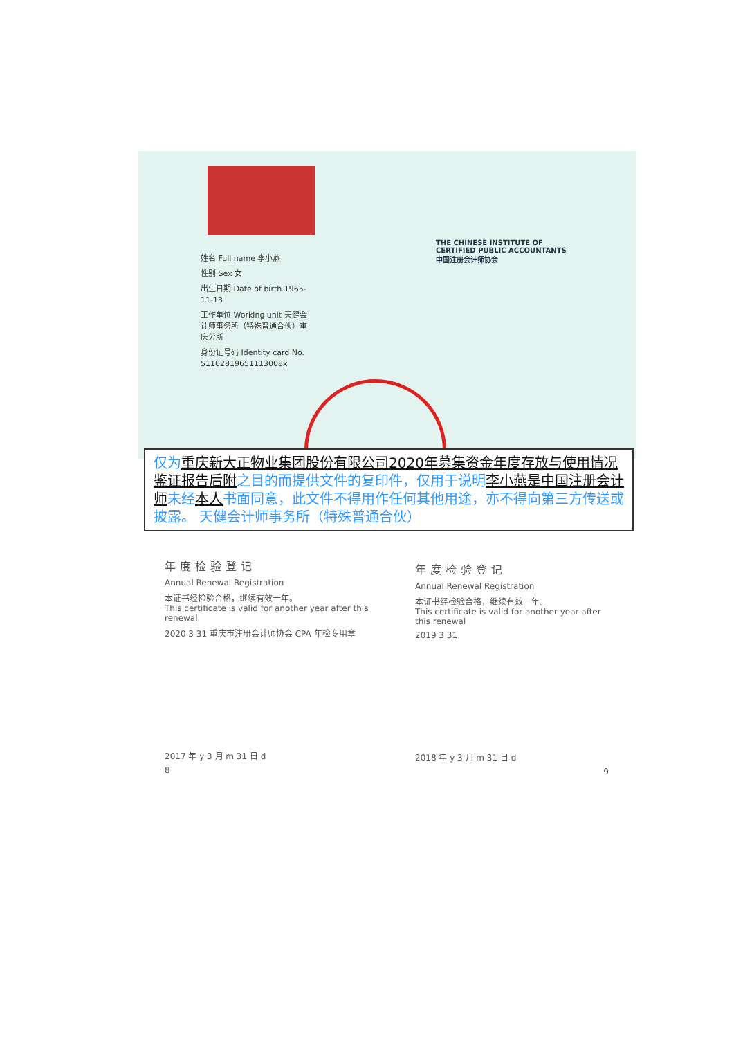姓名 Full name 李小燕
性别 Sex 女
出生日期 Date of birth 1965-11-13
工作单位 Working unit 天健会计师事务所（特殊普通合伙）重庆分所
身份证号码 Identity card No. 51102819651113008x
THE CHINESE INSTITUTE OF CERTIFIED PUBLIC ACCOUNTANTS 中国注册会计师协会
仅为重庆新大正物业集团股份有限公司2020年募集资金年度存放与使用情况鉴证报告后附之目的而提供文件的复印件，仅用于说明李小燕是中国注册会计师未经本人书面同意，此文件不得用作任何其他用途，亦不得向第三方传送或披露。 天健会计师事务所（特殊普通合伙）
年度检验登记
Annual Renewal Registration
本证书经检验合格，继续有效一年。
This certificate is valid for another year after this renewal.
2020 3 31 重庆市注册会计师协会 CPA 年检专用章
2017 年 y 3 月 m 31 日 d
8
年度检验登记
Annual Renewal Registration
本证书经检验合格，继续有效一年。
This certificate is valid for another year after this renewal
2019 3 31
2018 年 y 3 月 m 31 日 d
9